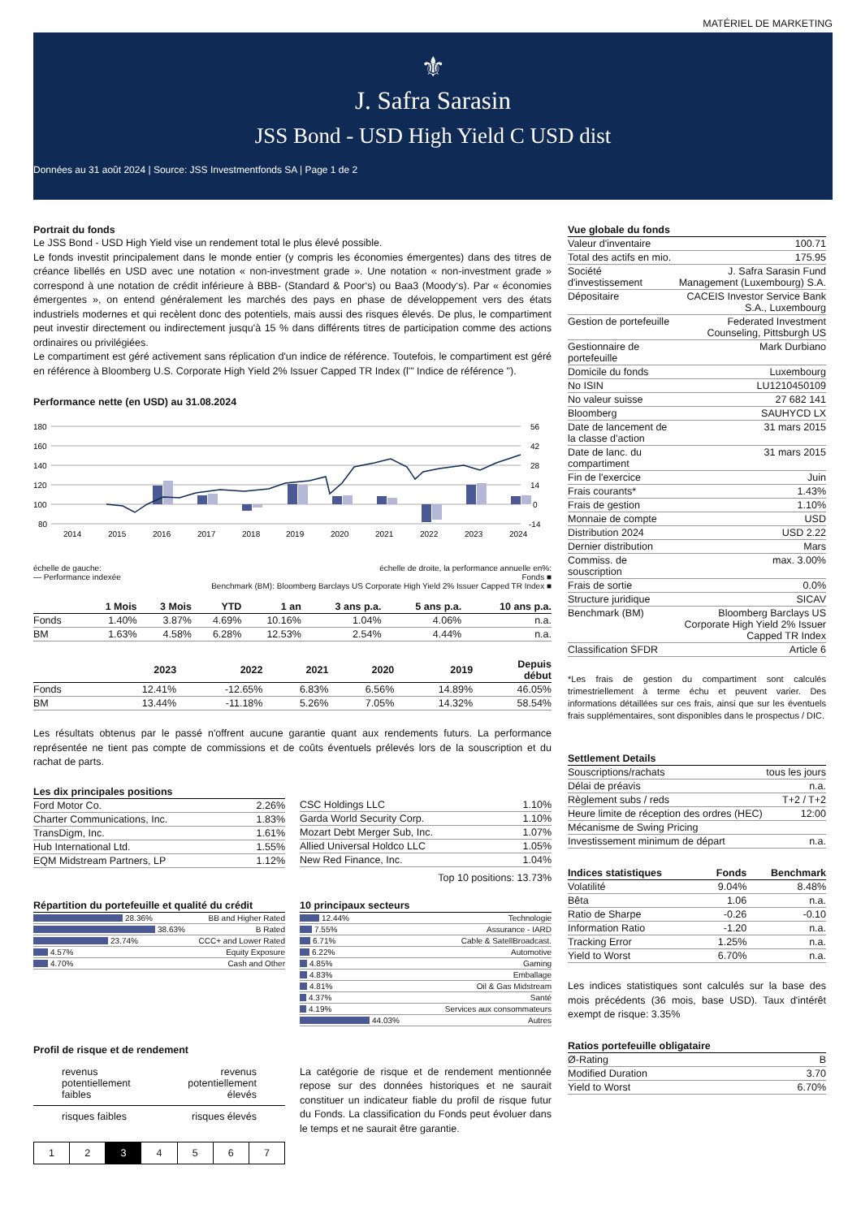MATÉRIEL DE MARKETING
⚜
J. Safra Sarasin
JSS Bond - USD High Yield C USD dist
Données au 31 août 2024 | Source: JSS Investmentfonds SA | Page 1 de 2
Portrait du fonds
Le JSS Bond - USD High Yield vise un rendement total le plus élevé possible.
Le fonds investit principalement dans le monde entier (y compris les économies émergentes) dans des titres de créance libellés en USD avec une notation « non-investment grade ». Une notation « non-investment grade » correspond à une notation de crédit inférieure à BBB- (Standard & Poor‘s) ou Baa3 (Moody‘s). Par « économies émergentes », on entend généralement les marchés des pays en phase de développement vers des états industriels modernes et qui recèlent donc des potentiels, mais aussi des risques élevés. De plus, le compartiment peut investir directement ou indirectement jusqu'à 15 % dans différents titres de participation comme des actions ordinaires ou privilégiées.
Le compartiment est géré activement sans réplication d'un indice de référence. Toutefois, le compartiment est géré en référence à Bloomberg U.S. Corporate High Yield 2% Issuer Capped TR Index (l'" Indice de référence ").
Performance nette (en USD) au 31.08.2024
180
160
140
120
100
80
56
42
28
14
0
-14
2014
2015
2016
2017
2018
2019
2020
2021
2022
2023
2024
échelle de gauche:
— Performance indexée échelle de droite, la performance annuelle en%:
Fonds ■
Benchmark (BM): Bloomberg Barclays US Corporate High Yield 2% Issuer Capped TR Index ■
| | 1 Mois | 3 Mois | YTD | 1 an | 3 ans p.a. | 5 ans p.a. | 10 ans p.a. |
| --- | --- | --- | --- | --- | --- | --- | --- |
| Fonds | 1.40% | 3.87% | 4.69% | 10.16% | 1.04% | 4.06% | n.a. |
| BM | 1.63% | 4.58% | 6.28% | 12.53% | 2.54% | 4.44% | n.a. |
| | 2023 | 2022 | 2021 | 2020 | 2019 | Depuis début |
| --- | --- | --- | --- | --- | --- | --- |
| Fonds | 12.41% | -12.65% | 6.83% | 6.56% | 14.89% | 46.05% |
| BM | 13.44% | -11.18% | 5.26% | 7.05% | 14.32% | 58.54% |
Les résultats obtenus par le passé n'offrent aucune garantie quant aux rendements futurs. La performance représentée ne tient pas compte de commissions et de coûts éventuels prélevés lors de la souscription et du rachat de parts.
Les dix principales positions
| Ford Motor Co. | 2.26% |
| Charter Communications, Inc. | 1.83% |
| TransDigm, Inc. | 1.61% |
| Hub International Ltd. | 1.55% |
| EQM Midstream Partners, LP | 1.12% |
| CSC Holdings LLC | 1.10% |
| Garda World Security Corp. | 1.10% |
| Mozart Debt Merger Sub, Inc. | 1.07% |
| Allied Universal Holdco LLC | 1.05% |
| New Red Finance, Inc. | 1.04% |
Top 10 positions: 13.73%
Répartition du portefeuille et qualité du crédit
| 28.36% | BB and Higher Rated |
| 38.63% | B Rated |
| 23.74% | CCC+ and Lower Rated |
| 4.57% | Equity Exposure |
| 4.70% | Cash and Other |
10 principaux secteurs
| 12.44% | Technologie |
| 7.55% | Assurance - IARD |
| 6.71% | Cable & SatellBroadcast. |
| 6.22% | Automotive |
| 4.85% | Gaming |
| 4.83% | Emballage |
| 4.81% | Oil & Gas Midstream |
| 4.37% | Santé |
| 4.19% | Services aux consommateurs |
| 44.03% | Autres |
Profil de risque et de rendement
revenus
potentiellement
faibles revenus
potentiellement
élevés
risques faibles risques élevés
| 1 | 2 | 3 | 4 | 5 | 6 | 7 |
La catégorie de risque et de rendement mentionnée repose sur des données historiques et ne saurait constituer un indicateur fiable du profil de risque futur du Fonds. La classification du Fonds peut évoluer dans le temps et ne saurait être garantie.
Vue globale du fonds
| Valeur d'inventaire | 100.71 |
| Total des actifs en mio. | 175.95 |
| Société d'investissement | J. Safra Sarasin Fund Management (Luxembourg) S.A. |
| Dépositaire | CACEIS Investor Service Bank S.A., Luxembourg |
| Gestion de portefeuille | Federated Investment Counseling, Pittsburgh US |
| Gestionnaire de portefeuille | Mark Durbiano |
| Domicile du fonds | Luxembourg |
| No ISIN | LU1210450109 |
| No valeur suisse | 27 682 141 |
| Bloomberg | SAUHYCD LX |
| Date de lancement de la classe d'action | 31 mars 2015 |
| Date de lanc. du compartiment | 31 mars 2015 |
| Fin de l'exercice | Juin |
| Frais courants* | 1.43% |
| Frais de gestion | 1.10% |
| Monnaie de compte | USD |
| Distribution 2024 | USD 2.22 |
| Dernier distribution | Mars |
| Commiss. de souscription | max. 3.00% |
| Frais de sortie | 0.0% |
| Structure juridique | SICAV |
| Benchmark (BM) | Bloomberg Barclays US Corporate High Yield 2% Issuer Capped TR Index |
| Classification SFDR | Article 6 |
*Les frais de gestion du compartiment sont calculés trimestriellement à terme échu et peuvent varier. Des informations détaillées sur ces frais, ainsi que sur les éventuels frais supplémentaires, sont disponibles dans le prospectus / DIC.
Settlement Details
| Souscriptions/rachats | tous les jours |
| Délai de préavis | n.a. |
| Règlement subs / reds | T+2 / T+2 |
| Heure limite de réception des ordres (HEC) | 12:00 |
| Mécanisme de Swing Pricing | |
| Investissement minimum de départ | n.a. |
| Indices statistiques | Fonds | Benchmark |
| --- | --- | --- |
| Volatilité | 9.04% | 8.48% |
| Bêta | 1.06 | n.a. |
| Ratio de Sharpe | -0.26 | -0.10 |
| Information Ratio | -1.20 | n.a. |
| Tracking Error | 1.25% | n.a. |
| Yield to Worst | 6.70% | n.a. |
Les indices statistiques sont calculés sur la base des mois précédents (36 mois, base USD). Taux d'intérêt exempt de risque: 3.35%
Ratios portefeuille obligataire
| Ø-Rating | B |
| Modified Duration | 3.70 |
| Yield to Worst | 6.70% |